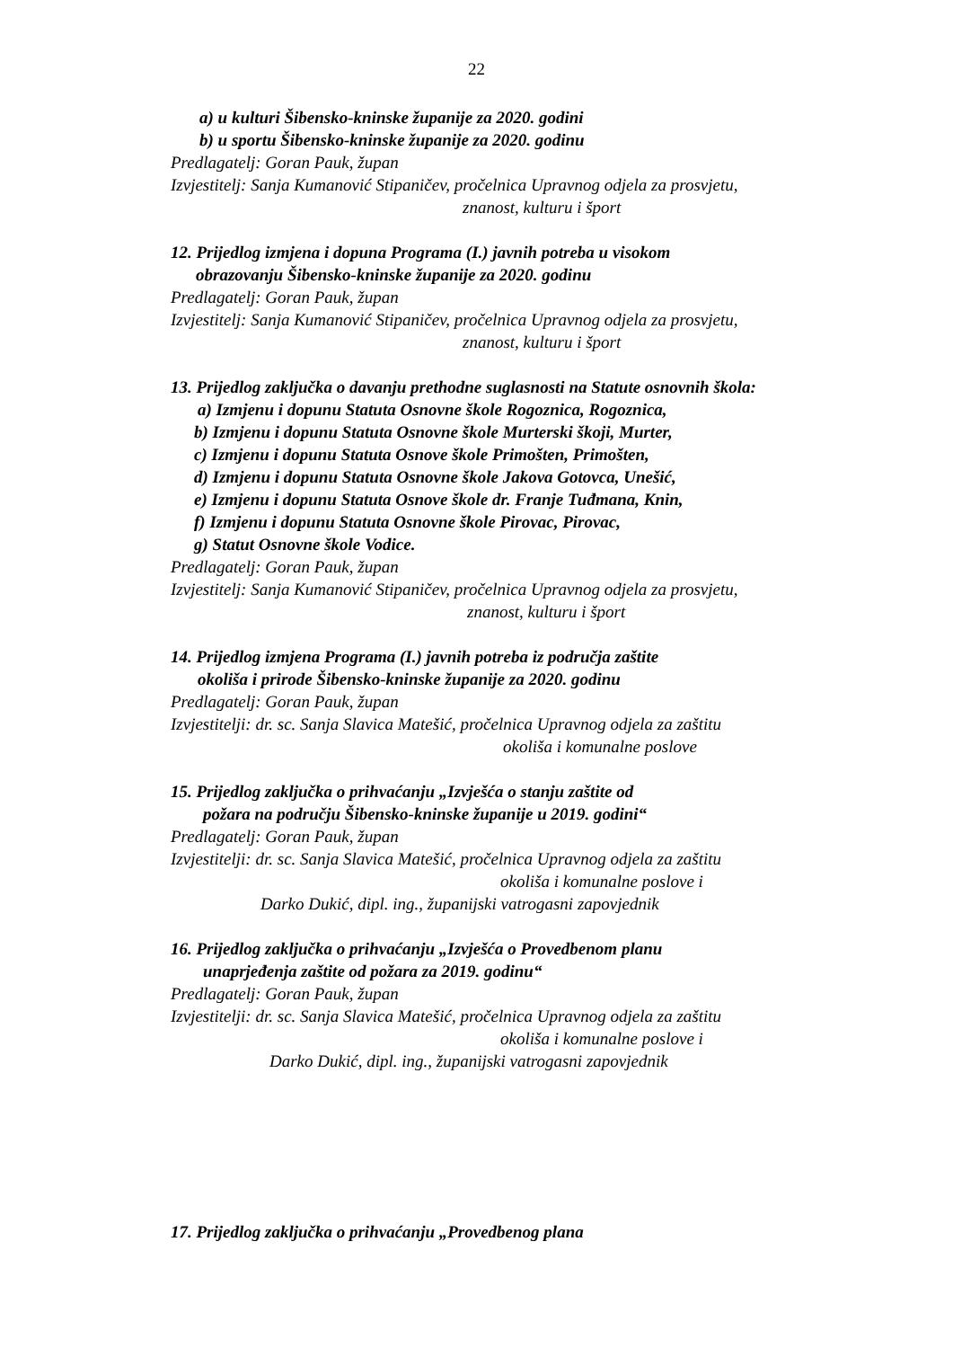22
a) u kulturi Šibensko-kninske županije za 2020. godini
b) u sportu Šibensko-kninske županije za 2020. godinu
Predlagatelj: Goran Pauk, župan
Izvjestitelj: Sanja Kumanović Stipaničev, pročelnica Upravnog odjela za prosvjetu,
znanost, kulturu i šport
12. Prijedlog izmjena i dopuna Programa (I.) javnih potreba u visokom
obrazovanju Šibensko-kninske županije za 2020. godinu
Predlagatelj: Goran Pauk, župan
Izvjestitelj: Sanja Kumanović Stipaničev, pročelnica Upravnog odjela za prosvjetu,
znanost, kulturu i šport
13. Prijedlog zaključka o davanju prethodne suglasnosti na Statute osnovnih škola:
a) Izmjenu i dopunu Statuta Osnovne škole Rogoznica, Rogoznica,
b) Izmjenu i dopunu Statuta Osnovne škole Murterski škoji, Murter,
c) Izmjenu i dopunu Statuta Osnove škole Primošten, Primošten,
d) Izmjenu i dopunu Statuta Osnovne škole Jakova Gotovca, Unešić,
e) Izmjenu i dopunu Statuta Osnove škole dr. Franje Tuđmana, Knin,
f) Izmjenu i dopunu Statuta Osnovne škole Pirovac, Pirovac,
g) Statut Osnovne škole Vodice.
Predlagatelj: Goran Pauk, župan
Izvjestitelj: Sanja Kumanović Stipaničev, pročelnica Upravnog odjela za prosvjetu,
znanost, kulturu i šport
14. Prijedlog izmjena Programa (I.) javnih potreba iz područja zaštite
okoliša i prirode Šibensko-kninske županije za 2020. godinu
Predlagatelj: Goran Pauk, župan
Izvjestitelji: dr. sc. Sanja Slavica Matešić, pročelnica Upravnog odjela za zaštitu
okoliša i komunalne poslove
15. Prijedlog zaključka o prihvaćanju „Izvješća o stanju zaštite od
požara na području Šibensko-kninske županije u 2019. godini“
Predlagatelj: Goran Pauk, župan
Izvjestitelji: dr. sc. Sanja Slavica Matešić, pročelnica Upravnog odjela za zaštitu
okoliša i komunalne poslove i
Darko Dukić, dipl. ing., županijski vatrogasni zapovjednik
16. Prijedlog zaključka o prihvaćanju „Izvješća o Provedbenom planu
unaprjeđenja zaštite od požara za 2019. godinu“
Predlagatelj: Goran Pauk, župan
Izvjestitelji: dr. sc. Sanja Slavica Matešić, pročelnica Upravnog odjela za zaštitu
okoliša i komunalne poslove i
Darko Dukić, dipl. ing., županijski vatrogasni zapovjednik
17. Prijedlog zaključka o prihvaćanju „Provedbenog plana